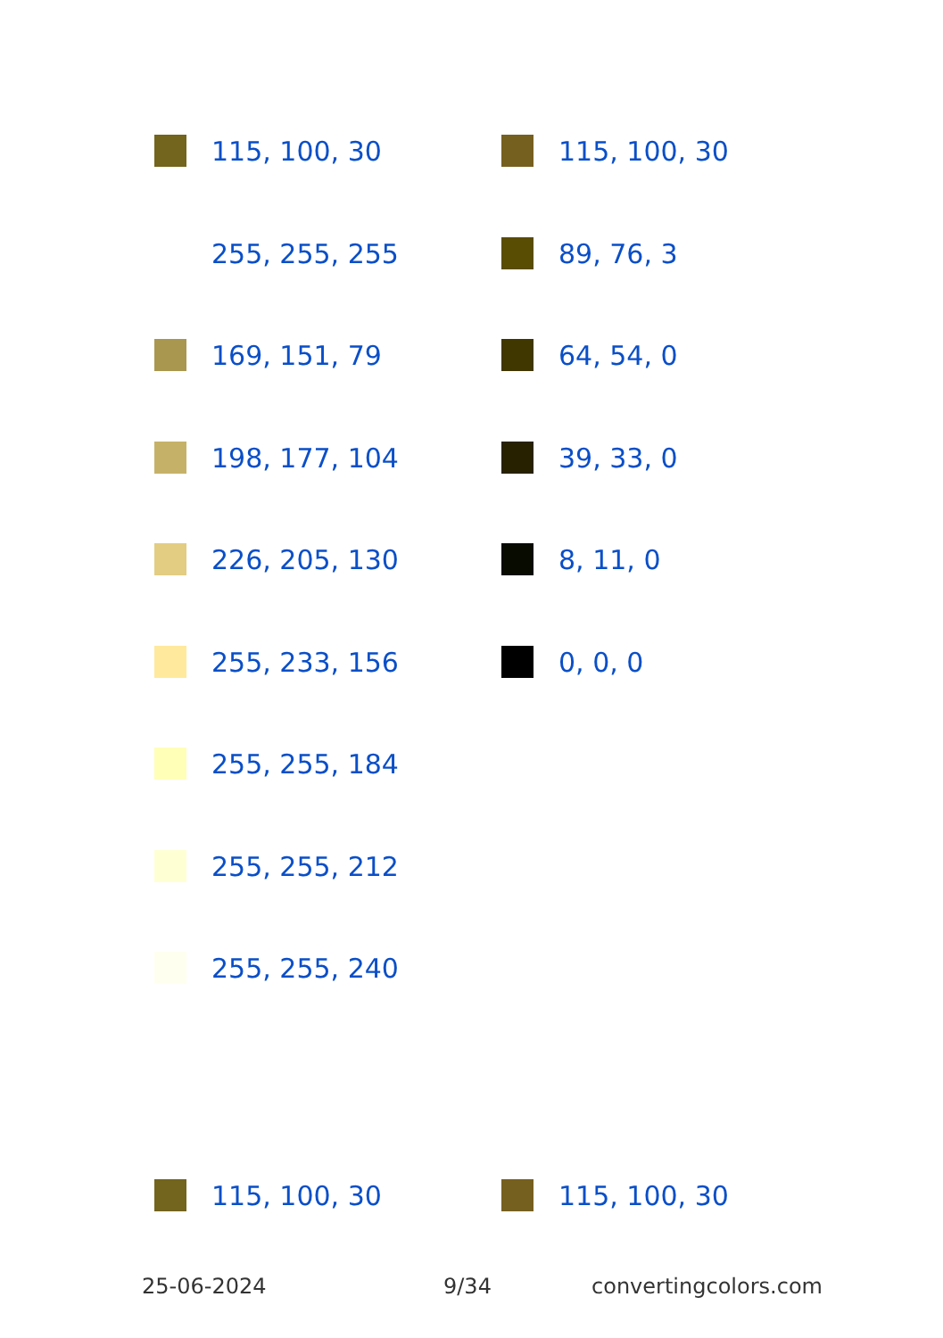115, 100, 30 115, 100, 30
255, 255, 255 89, 76, 3
169, 151, 79 64, 54, 0
198, 177, 104 39, 33, 0
226, 205, 130 8, 11, 0
255, 233, 156 0, 0, 0
255, 255, 184
255, 255, 212
255, 255, 240
115, 100, 30 115, 100, 30
25-06-2024 9/34 convertingcolors.com